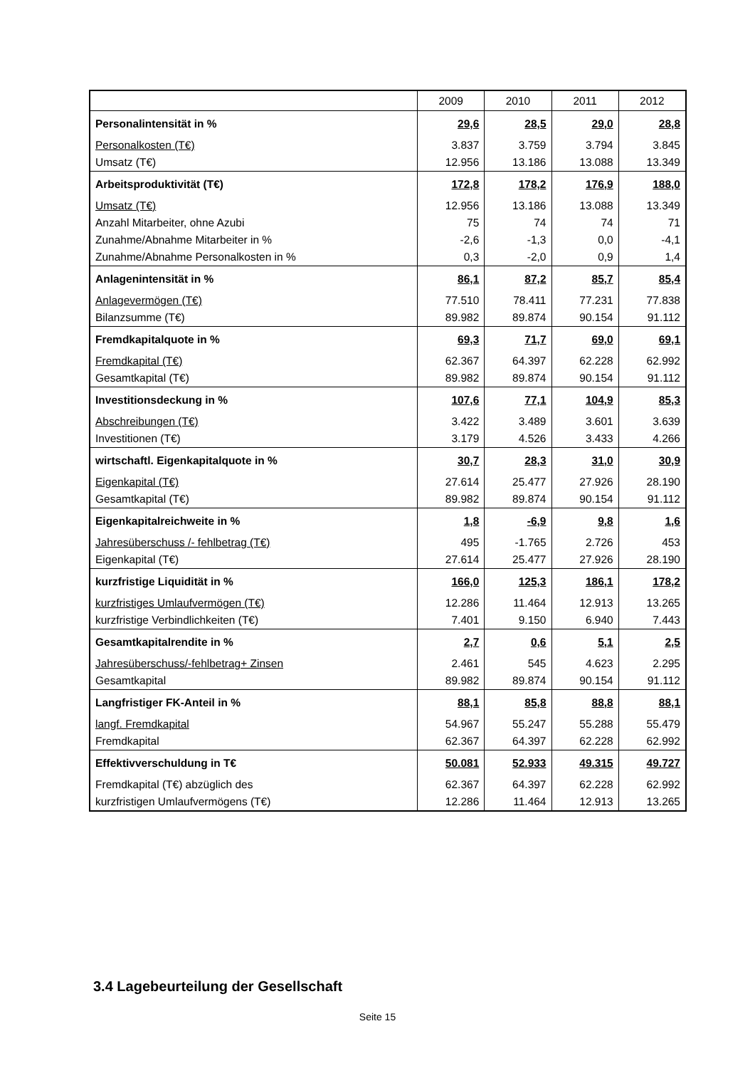| | 2009 | 2010 | 2011 | 2012 |
| --- | --- | --- | --- | --- |
| Personalintensität in % | 29,6 | 28,5 | 29,0 | 28,8 |
| Personalkosten (T€) | 3.837 | 3.759 | 3.794 | 3.845 |
| Umsatz (T€) | 12.956 | 13.186 | 13.088 | 13.349 |
| Arbeitsproduktivität (T€) | 172,8 | 178,2 | 176,9 | 188,0 |
| Umsatz (T€) | 12.956 | 13.186 | 13.088 | 13.349 |
| Anzahl Mitarbeiter, ohne Azubi | 75 | 74 | 74 | 71 |
| Zunahme/Abnahme Mitarbeiter in % | -2,6 | -1,3 | 0,0 | -4,1 |
| Zunahme/Abnahme Personalkosten in % | 0,3 | -2,0 | 0,9 | 1,4 |
| Anlagenintensität in % | 86,1 | 87,2 | 85,7 | 85,4 |
| Anlagevermögen (T€) | 77.510 | 78.411 | 77.231 | 77.838 |
| Bilanzsumme (T€) | 89.982 | 89.874 | 90.154 | 91.112 |
| Fremdkapitalquote in % | 69,3 | 71,7 | 69,0 | 69,1 |
| Fremdkapital (T€) | 62.367 | 64.397 | 62.228 | 62.992 |
| Gesamtkapital (T€) | 89.982 | 89.874 | 90.154 | 91.112 |
| Investitionsdeckung in % | 107,6 | 77,1 | 104,9 | 85,3 |
| Abschreibungen (T€) | 3.422 | 3.489 | 3.601 | 3.639 |
| Investitionen (T€) | 3.179 | 4.526 | 3.433 | 4.266 |
| wirtschaftl. Eigenkapitalquote in % | 30,7 | 28,3 | 31,0 | 30,9 |
| Eigenkapital (T€) | 27.614 | 25.477 | 27.926 | 28.190 |
| Gesamtkapital (T€) | 89.982 | 89.874 | 90.154 | 91.112 |
| Eigenkapitalreichweite in % | 1,8 | -6,9 | 9,8 | 1,6 |
| Jahresüberschuss /- fehlbetrag (T€) | 495 | -1.765 | 2.726 | 453 |
| Eigenkapital (T€) | 27.614 | 25.477 | 27.926 | 28.190 |
| kurzfristige Liquidität in % | 166,0 | 125,3 | 186,1 | 178,2 |
| kurzfristiges Umlaufvermögen (T€) | 12.286 | 11.464 | 12.913 | 13.265 |
| kurzfristige Verbindlichkeiten (T€) | 7.401 | 9.150 | 6.940 | 7.443 |
| Gesamtkapitalrendite in % | 2,7 | 0,6 | 5,1 | 2,5 |
| Jahresüberschuss/-fehlbetrag+ Zinsen | 2.461 | 545 | 4.623 | 2.295 |
| Gesamtkapital | 89.982 | 89.874 | 90.154 | 91.112 |
| Langfristiger FK-Anteil in % | 88,1 | 85,8 | 88,8 | 88,1 |
| langf. Fremdkapital | 54.967 | 55.247 | 55.288 | 55.479 |
| Fremdkapital | 62.367 | 64.397 | 62.228 | 62.992 |
| Effektivverschuldung in T€ | 50.081 | 52.933 | 49.315 | 49.727 |
| Fremdkapital (T€) abzüglich des | 62.367 | 64.397 | 62.228 | 62.992 |
| kurzfristigen Umlaufvermögens (T€) | 12.286 | 11.464 | 12.913 | 13.265 |
3.4 Lagebeurteilung der Gesellschaft
Seite 15